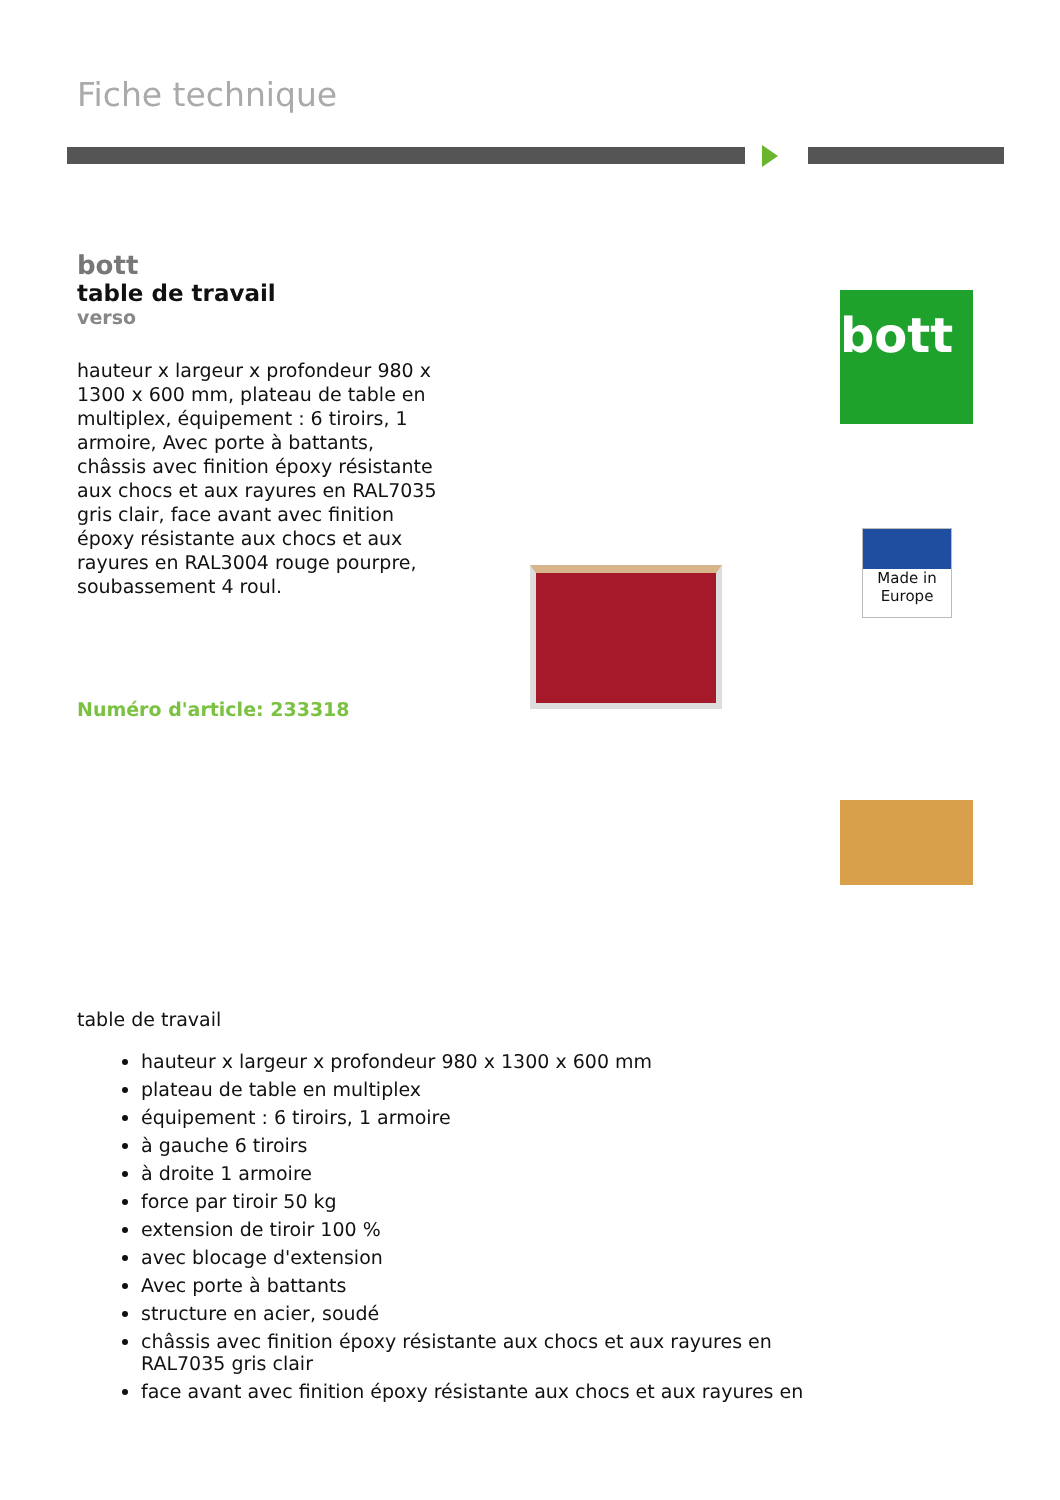Fiche technique
bott
table de travail
verso
hauteur x largeur x profondeur 980 x 1300 x 600 mm, plateau de table en multiplex, équipement : 6 tiroirs, 1 armoire, Avec porte à battants, châssis avec finition époxy résistante aux chocs et aux rayures en RAL7035 gris clair, face avant avec finition époxy résistante aux chocs et aux rayures en RAL3004 rouge pourpre, soubassement 4 roul.
Numéro d'article: 233318
bott
Made in Europe
table de travail
hauteur x largeur x profondeur 980 x 1300 x 600 mm
plateau de table en multiplex
équipement : 6 tiroirs, 1 armoire
à gauche 6 tiroirs
à droite 1 armoire
force par tiroir 50 kg
extension de tiroir 100 %
avec blocage d'extension
Avec porte à battants
structure en acier, soudé
châssis avec finition époxy résistante aux chocs et aux rayures en RAL7035 gris clair
face avant avec finition époxy résistante aux chocs et aux rayures en